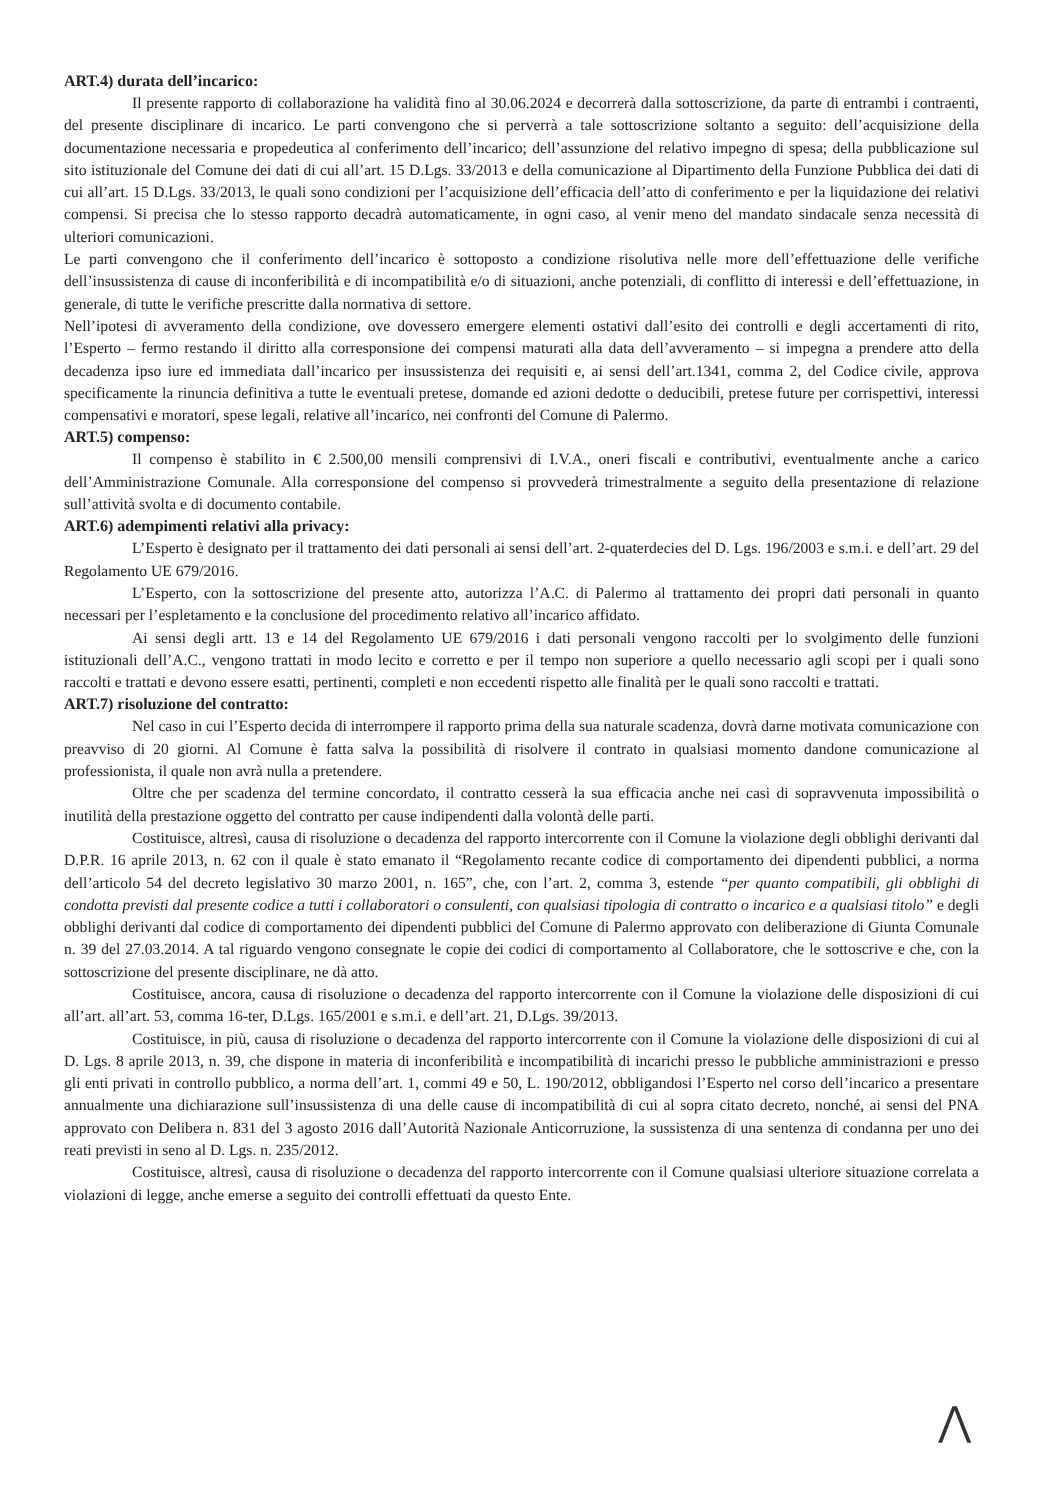ART.4) durata dell’incarico:
Il presente rapporto di collaborazione ha validità fino al 30.06.2024 e decorrerà dalla sottoscrizione, da parte di entrambi i contraenti, del presente disciplinare di incarico. Le parti convengono che si perverrà a tale sottoscrizione soltanto a seguito: dell’acquisizione della documentazione necessaria e propedeutica al conferimento dell’incarico; dell’assunzione del relativo impegno di spesa; della pubblicazione sul sito istituzionale del Comune dei dati di cui all’art. 15 D.Lgs. 33/2013 e della comunicazione al Dipartimento della Funzione Pubblica dei dati di cui all’art. 15 D.Lgs. 33/2013, le quali sono condizioni per l’acquisizione dell’efficacia dell’atto di conferimento e per la liquidazione dei relativi compensi. Si precisa che lo stesso rapporto decadrà automaticamente, in ogni caso, al venir meno del mandato sindacale senza necessità di ulteriori comunicazioni.
Le parti convengono che il conferimento dell’incarico è sottoposto a condizione risolutiva nelle more dell’effettuazione delle verifiche dell’insussistenza di cause di inconferibilità e di incompatibilità e/o di situazioni, anche potenziali, di conflitto di interessi e dell’effettuazione, in generale, di tutte le verifiche prescritte dalla normativa di settore.
Nell’ipotesi di avveramento della condizione, ove dovessero emergere elementi ostativi dall’esito dei controlli e degli accertamenti di rito, l’Esperto – fermo restando il diritto alla corresponsione dei compensi maturati alla data dell’avveramento – si impegna a prendere atto della decadenza ipso iure ed immediata dall’incarico per insussistenza dei requisiti e, ai sensi dell’art.1341, comma 2, del Codice civile, approva specificamente la rinuncia definitiva a tutte le eventuali pretese, domande ed azioni dedotte o deducibili, pretese future per corrispettivi, interessi compensativi e moratori, spese legali, relative all’incarico, nei confronti del Comune di Palermo.
ART.5) compenso:
Il compenso è stabilito in € 2.500,00 mensili comprensivi di I.V.A., oneri fiscali e contributivi, eventualmente anche a carico dell’Amministrazione Comunale. Alla corresponsione del compenso si provvederà trimestralmente a seguito della presentazione di relazione sull’attività svolta e di documento contabile.
ART.6) adempimenti relativi alla privacy:
L’Esperto è designato per il trattamento dei dati personali ai sensi dell’art. 2-quaterdecies del D. Lgs. 196/2003 e s.m.i. e dell’art. 29 del Regolamento UE 679/2016.
L’Esperto, con la sottoscrizione del presente atto, autorizza l’A.C. di Palermo al trattamento dei propri dati personali in quanto necessari per l’espletamento e la conclusione del procedimento relativo all’incarico affidato.
Ai sensi degli artt. 13 e 14 del Regolamento UE 679/2016 i dati personali vengono raccolti per lo svolgimento delle funzioni istituzionali dell’A.C., vengono trattati in modo lecito e corretto e per il tempo non superiore a quello necessario agli scopi per i quali sono raccolti e trattati e devono essere esatti, pertinenti, completi e non eccedenti rispetto alle finalità per le quali sono raccolti e trattati.
ART.7) risoluzione del contratto:
Nel caso in cui l’Esperto decida di interrompere il rapporto prima della sua naturale scadenza, dovrà darne motivata comunicazione con preavviso di 20 giorni. Al Comune è fatta salva la possibilità di risolvere il contrato in qualsiasi momento dandone comunicazione al professionista, il quale non avrà nulla a pretendere.
Oltre che per scadenza del termine concordato, il contratto cesserà la sua efficacia anche nei casi di sopravvenuta impossibilità o inutilità della prestazione oggetto del contratto per cause indipendenti dalla volontà delle parti.
Costituisce, altresì, causa di risoluzione o decadenza del rapporto intercorrente con il Comune la violazione degli obblighi derivanti dal D.P.R. 16 aprile 2013, n. 62 con il quale è stato emanato il “Regolamento recante codice di comportamento dei dipendenti pubblici, a norma dell’articolo 54 del decreto legislativo 30 marzo 2001, n. 165”, che, con l’art. 2, comma 3, estende “per quanto compatibili, gli obblighi di condotta previsti dal presente codice a tutti i collaboratori o consulenti, con qualsiasi tipologia di contratto o incarico e a qualsiasi titolo” e degli obblighi derivanti dal codice di comportamento dei dipendenti pubblici del Comune di Palermo approvato con deliberazione di Giunta Comunale n. 39 del 27.03.2014. A tal riguardo vengono consegnate le copie dei codici di comportamento al Collaboratore, che le sottoscrive e che, con la sottoscrizione del presente disciplinare, ne dà atto.
Costituisce, ancora, causa di risoluzione o decadenza del rapporto intercorrente con il Comune la violazione delle disposizioni di cui all’art. all’art. 53, comma 16-ter, D.Lgs. 165/2001 e s.m.i. e dell’art. 21, D.Lgs. 39/2013.
Costituisce, in più, causa di risoluzione o decadenza del rapporto intercorrente con il Comune la violazione delle disposizioni di cui al D. Lgs. 8 aprile 2013, n. 39, che dispone in materia di inconferibilità e incompatibilità di incarichi presso le pubbliche amministrazioni e presso gli enti privati in controllo pubblico, a norma dell’art. 1, commi 49 e 50, L. 190/2012, obbligandosi l’Esperto nel corso dell’incarico a presentare annualmente una dichiarazione sull’insussistenza di una delle cause di incompatibilità di cui al sopra citato decreto, nonché, ai sensi del PNA approvato con Delibera n. 831 del 3 agosto 2016 dall’Autorità Nazionale Anticorruzione, la sussistenza di una sentenza di condanna per uno dei reati previsti in seno al D. Lgs. n. 235/2012.
Costituisce, altresì, causa di risoluzione o decadenza del rapporto intercorrente con il Comune qualsiasi ulteriore situazione correlata a violazioni di legge, anche emerse a seguito dei controlli effettuati da questo Ente.
⋀